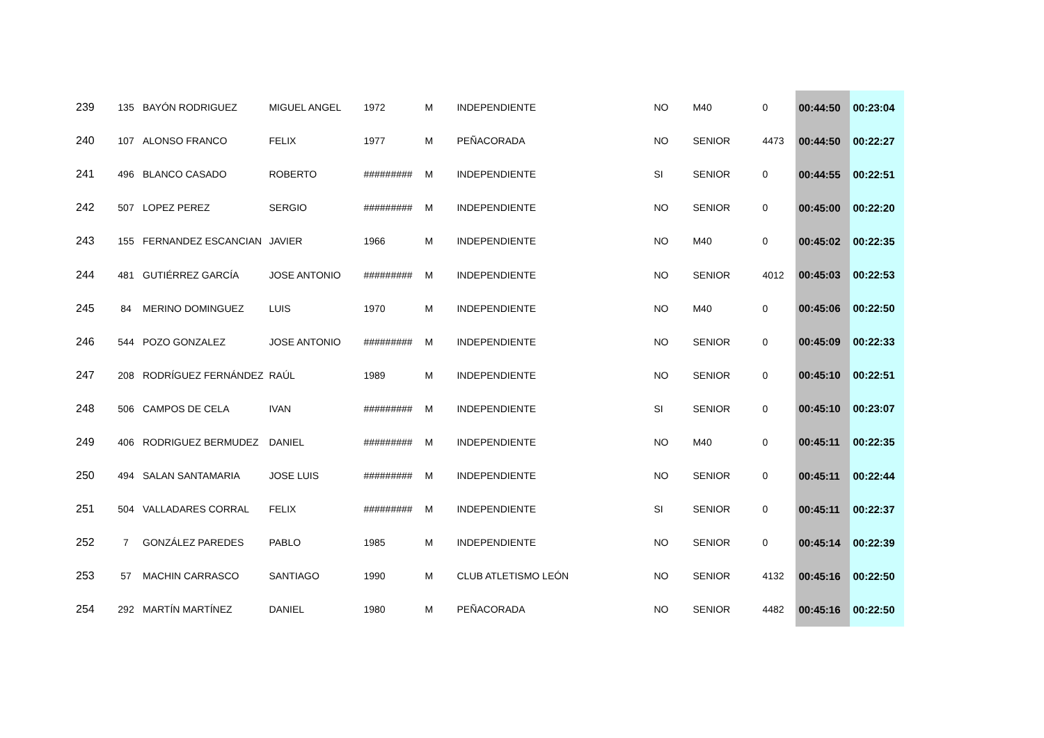| 239 | 135 | BAYÓN RODRIGUEZ | MIGUEL ANGEL | 1972 | M | INDEPENDIENTE | NO | M40 | 0 | 00:44:50 | 00:23:04 |
| 240 | 107 | ALONSO FRANCO | FELIX | 1977 | M | PEÑACORADA | NO | SENIOR | 4473 | 00:44:50 | 00:22:27 |
| 241 | 496 | BLANCO CASADO | ROBERTO | ######### | M | INDEPENDIENTE | SI | SENIOR | 0 | 00:44:55 | 00:22:51 |
| 242 | 507 | LOPEZ PEREZ | SERGIO | ######### | M | INDEPENDIENTE | NO | SENIOR | 0 | 00:45:00 | 00:22:20 |
| 243 | 155 | FERNANDEZ ESCANCIAN | JAVIER | 1966 | M | INDEPENDIENTE | NO | M40 | 0 | 00:45:02 | 00:22:35 |
| 244 | 481 | GUTIÉRREZ GARCÍA | JOSE ANTONIO | ######### | M | INDEPENDIENTE | NO | SENIOR | 4012 | 00:45:03 | 00:22:53 |
| 245 | 84 | MERINO DOMINGUEZ | LUIS | 1970 | M | INDEPENDIENTE | NO | M40 | 0 | 00:45:06 | 00:22:50 |
| 246 | 544 | POZO GONZALEZ | JOSE ANTONIO | ######### | M | INDEPENDIENTE | NO | SENIOR | 0 | 00:45:09 | 00:22:33 |
| 247 | 208 | RODRÍGUEZ FERNÁNDEZ | RAÚL | 1989 | M | INDEPENDIENTE | NO | SENIOR | 0 | 00:45:10 | 00:22:51 |
| 248 | 506 | CAMPOS DE CELA | IVAN | ######### | M | INDEPENDIENTE | SI | SENIOR | 0 | 00:45:10 | 00:23:07 |
| 249 | 406 | RODRIGUEZ BERMUDEZ | DANIEL | ######### | M | INDEPENDIENTE | NO | M40 | 0 | 00:45:11 | 00:22:35 |
| 250 | 494 | SALAN SANTAMARIA | JOSE LUIS | ######### | M | INDEPENDIENTE | NO | SENIOR | 0 | 00:45:11 | 00:22:44 |
| 251 | 504 | VALLADARES CORRAL | FELIX | ######### | M | INDEPENDIENTE | SI | SENIOR | 0 | 00:45:11 | 00:22:37 |
| 252 | 7 | GONZÁLEZ PAREDES | PABLO | 1985 | M | INDEPENDIENTE | NO | SENIOR | 0 | 00:45:14 | 00:22:39 |
| 253 | 57 | MACHIN CARRASCO | SANTIAGO | 1990 | M | CLUB ATLETISMO LEÓN | NO | SENIOR | 4132 | 00:45:16 | 00:22:50 |
| 254 | 292 | MARTÍN MARTÍNEZ | DANIEL | 1980 | M | PEÑACORADA | NO | SENIOR | 4482 | 00:45:16 | 00:22:50 |